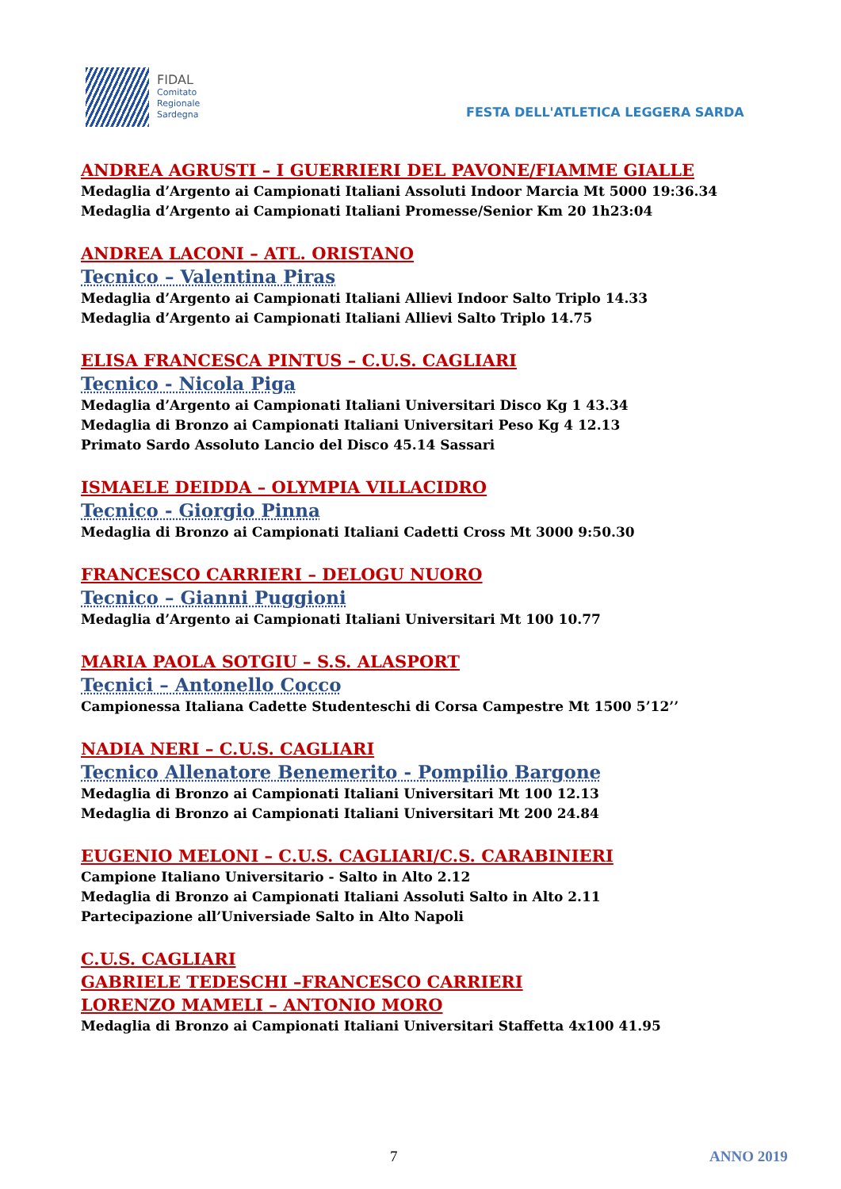FIDAL
Comitato
Regionale
Sardegna
FESTA DELL'ATLETICA LEGGERA SARDA
ANDREA AGRUSTI – I GUERRIERI DEL PAVONE/FIAMME GIALLE
Medaglia d’Argento ai Campionati Italiani Assoluti Indoor Marcia Mt 5000 19:36.34
Medaglia d’Argento ai Campionati Italiani Promesse/Senior Km 20 1h23:04
ANDREA LACONI – ATL. ORISTANO
Tecnico – Valentina Piras
Medaglia d’Argento ai Campionati Italiani Allievi Indoor Salto Triplo 14.33
Medaglia d’Argento ai Campionati Italiani Allievi Salto Triplo 14.75
ELISA FRANCESCA PINTUS – C.U.S. CAGLIARI
Tecnico - Nicola Piga
Medaglia d’Argento ai Campionati Italiani Universitari Disco Kg 1 43.34
Medaglia di Bronzo ai Campionati Italiani Universitari Peso Kg 4 12.13
Primato Sardo Assoluto Lancio del Disco 45.14 Sassari
ISMAELE DEIDDA – OLYMPIA VILLACIDRO
Tecnico - Giorgio Pinna
Medaglia di Bronzo ai Campionati Italiani Cadetti Cross Mt 3000 9:50.30
FRANCESCO CARRIERI – DELOGU NUORO
Tecnico – Gianni Puggioni
Medaglia d’Argento ai Campionati Italiani Universitari Mt 100 10.77
MARIA PAOLA SOTGIU – S.S. ALASPORT
Tecnici – Antonello Cocco
Campionessa Italiana Cadette Studenteschi di Corsa Campestre Mt 1500 5’12’’
NADIA NERI – C.U.S. CAGLIARI
Tecnico Allenatore Benemerito - Pompilio Bargone
Medaglia di Bronzo ai Campionati Italiani Universitari Mt 100 12.13
Medaglia di Bronzo ai Campionati Italiani Universitari Mt 200 24.84
EUGENIO MELONI – C.U.S. CAGLIARI/C.S. CARABINIERI
Campione Italiano Universitario - Salto in Alto 2.12
Medaglia di Bronzo ai Campionati Italiani Assoluti Salto in Alto 2.11
Partecipazione all’Universiade Salto in Alto Napoli
C.U.S. CAGLIARI
GABRIELE TEDESCHI –FRANCESCO CARRIERI
LORENZO MAMELI – ANTONIO MORO
Medaglia di Bronzo ai Campionati Italiani Universitari Staffetta 4x100 41.95
7 ANNO 2019